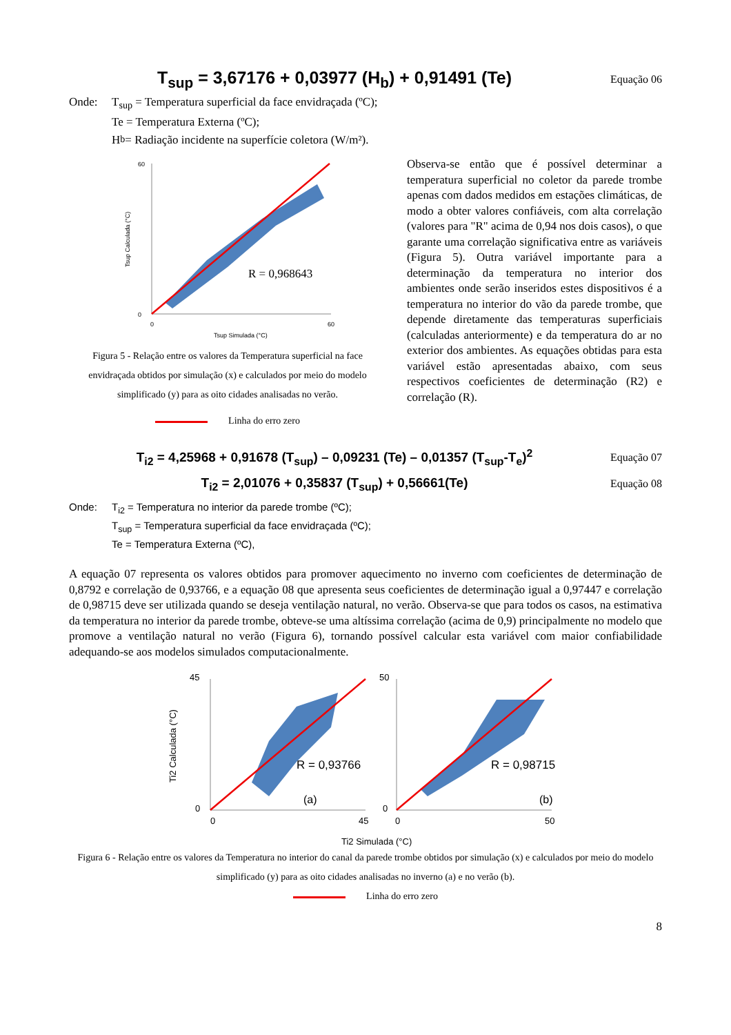T<sub>sup</sub> = 3,67176 + 0,03977 (H<sub>b</sub>) + 0,91491 (Te)
Equação 06
Onde: T<sub>sup</sub> = Temperatura superficial da face envidraçada (ºC);
Te = Temperatura Externa (ºC);
H<sub>b</sub> = Radiação incidente na superfície coletora (W/m²).
0
60
0
60
Tsup Simulada (°C)
Tsup Calculada (°C)
R = 0,968643
Figura 5 - Relação entre os valores da Temperatura superficial na face envidraçada obtidos por simulação (x) e calculados por meio do modelo simplificado (y) para as oito cidades analisadas no verão.
Linha do erro zero
Observa-se então que é possível determinar a temperatura superficial no coletor da parede trombe apenas com dados medidos em estações climáticas, de modo a obter valores confiáveis, com alta correlação (valores para "R" acima de 0,94 nos dois casos), o que garante uma correlação significativa entre as variáveis (Figura 5). Outra variável importante para a determinação da temperatura no interior dos ambientes onde serão inseridos estes dispositivos é a temperatura no interior do vão da parede trombe, que depende diretamente das temperaturas superficiais (calculadas anteriormente) e da temperatura do ar no exterior dos ambientes. As equações obtidas para esta variável estão apresentadas abaixo, com seus respectivos coeficientes de determinação (R2) e correlação (R).
T<sub>i2</sub> = 4,25968 + 0,91678 (T<sub>sup</sub>) – 0,09231 (Te) – 0,01357 (T<sub>sup</sub>-T<sub>e</sub>)<sup>2</sup>
Equação 07
T<sub>i2</sub> = 2,01076 + 0,35837 (T<sub>sup</sub>) + 0,56661(Te)
Equação 08
Onde: T<sub>i2</sub> = Temperatura no interior da parede trombe (ºC);
T<sub>sup</sub> = Temperatura superficial da face envidraçada (ºC);
Te = Temperatura Externa (ºC),
A equação 07 representa os valores obtidos para promover aquecimento no inverno com coeficientes de determinação de 0,8792 e correlação de 0,93766, e a equação 08 que apresenta seus coeficientes de determinação igual a 0,97447 e correlação de 0,98715 deve ser utilizada quando se deseja ventilação natural, no verão. Observa-se que para todos os casos, na estimativa da temperatura no interior da parede trombe, obteve-se uma altíssima correlação (acima de 0,9) principalmente no modelo que promove a ventilação natural no verão (Figura 6), tornando possível calcular esta variável com maior confiabilidade adequando-se aos modelos simulados computacionalmente.
45
0
0
45
R = 0,93766
(a)
Ti2 Calculada (°C)
50
0
0
50
R = 0,98715
(b)
Ti2 Simulada (°C)
Figura 6 - Relação entre os valores da Temperatura no interior do canal da parede trombe obtidos por simulação (x) e calculados por meio do modelo simplificado (y) para as oito cidades analisadas no inverno (a) e no verão (b).
Linha do erro zero
8